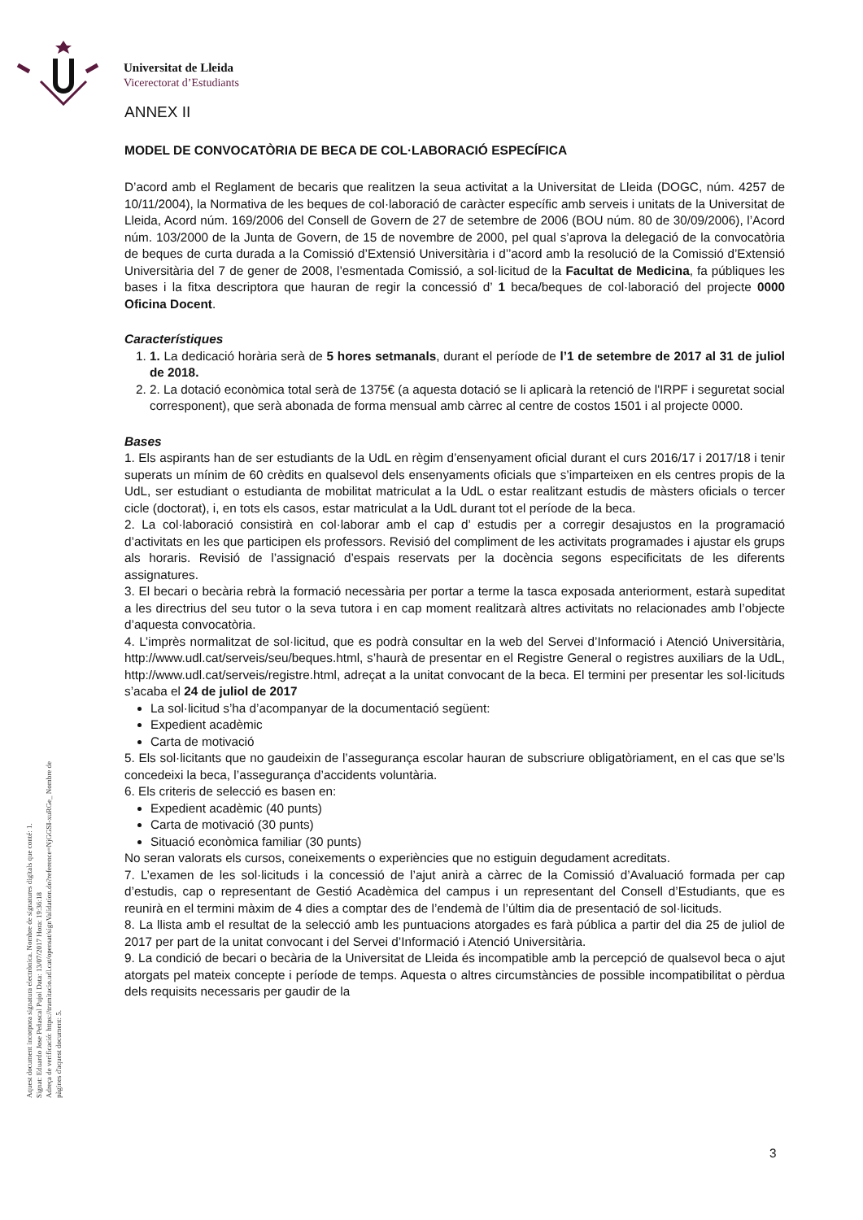Universitat de Lleida
Vicerectorat d’Estudiants
ANNEX II
MODEL DE CONVOCATÒRIA DE BECA DE COL·LABORACIÓ ESPECÍFICA
D’acord amb el Reglament de becaris que realitzen la seua activitat a la Universitat de Lleida (DOGC, núm. 4257 de 10/11/2004), la Normativa de les beques de col·laboració de caràcter específic amb serveis i unitats de la Universitat de Lleida, Acord núm. 169/2006 del Consell de Govern de 27 de setembre de 2006 (BOU núm. 80 de 30/09/2006), l’Acord núm. 103/2000 de la Junta de Govern, de 15 de novembre de 2000, pel qual s’aprova la delegació de la convocatòria de beques de curta durada a la Comissió d’Extensió Universitària i d’’acord amb la resolució de la Comissió d’Extensió Universitària del 7 de gener de 2008, l’esmentada Comissió, a sol·licitud de la Facultat de Medicina, fa públiques les bases i la fitxa descriptora que hauran de regir la concessió d’ 1 beca/beques de col·laboració del projecte 0000 Oficina Docent.
Característiques
1. 1. La dedicació horària serà de 5 hores setmanals, durant el període de l’1 de setembre de 2017 al 31 de juliol de 2018.
2. 2. La dotació econòmica total serà de 1375€ (a aquesta dotació se li aplicarà la retenció de l'IRPF i seguretat social corresponent), que serà abonada de forma mensual amb càrrec al centre de costos 1501 i al projecte 0000.
Bases
1. Els aspirants han de ser estudiants de la UdL en règim d’ensenyament oficial durant el curs 2016/17 i 2017/18 i tenir superats un mínim de 60 crèdits en qualsevol dels ensenyaments oficials que s’imparteixen en els centres propis de la UdL, ser estudiant o estudianta de mobilitat matriculat a la UdL o estar realitzant estudis de màsters oficials o tercer cicle (doctorat), i, en tots els casos, estar matriculat a la UdL durant tot el període de la beca.
2. La col·laboració consistirà en col·laborar amb el cap d’ estudis per a corregir desajustos en la programació d’activitats en les que participen els professors. Revisió del compliment de les activitats programades i ajustar els grups als horaris. Revisió de l’assignació d’espais reservats per la docència segons especificitats de les diferents assignatures.
3. El becari o becària rebrà la formació necessària per portar a terme la tasca exposada anteriorment, estarà supeditat a les directrius del seu tutor o la seva tutora i en cap moment realitzarà altres activitats no relacionades amb l’objecte d’aquesta convocatòria.
4. L’imprès normalitzat de sol·licitud, que es podrà consultar en la web del Servei d’Informació i Atenció Universitària, http://www.udl.cat/serveis/seu/beques.html, s’haurà de presentar en el Registre General o registres auxiliars de la UdL, http://www.udl.cat/serveis/registre.html, adreçat a la unitat convocant de la beca. El termini per presentar les sol·licituds s’acaba el 24 de juliol de 2017
La sol·licitud s’ha d’acompanyar de la documentació següent:
Expedient acadèmic
Carta de motivació
5. Els sol·licitants que no gaudeixin de l’assegurança escolar hauran de subscriure obligatòriament, en el cas que se’ls concedeixi la beca, l’assegurança d’accidents voluntària.
6. Els criteris de selecció es basen en:
Expedient acadèmic (40 punts)
Carta de motivació (30 punts)
Situació econòmica familiar (30 punts)
No seran valorats els cursos, coneixements o experiències que no estiguin degudament acreditats.
7. L’examen de les sol·licituds i la concessió de l’ajut anirà a càrrec de la Comissió d’Avaluació formada per cap d’estudis, cap o representant de Gestió Acadèmica del campus i un representant del Consell d’Estudiants, que es reunirà en el termini màxim de 4 dies a comptar des de l’endemà de l’últim dia de presentació de sol·licituds.
8. La llista amb el resultat de la selecció amb les puntuacions atorgades es farà pública a partir del dia 25 de juliol de 2017 per part de la unitat convocant i del Servei d’Informació i Atenció Universitària.
9. La condició de becari o becària de la Universitat de Lleida és incompatible amb la percepció de qualsevol beca o ajut atorgats pel mateix concepte i període de temps. Aquesta o altres circumstàncies de possible incompatibilitat o pèrdua dels requisits necessaris per gaudir de la
Aquest document incorpora signatura electrònica. Nombre de signatures digitals que conté: 1.
Signat: Eduardo Jose Peñascal Pujol Data: 13/07/2017 Hora: 19:36:18
Adreça de verificació: https://tramitacio.udl.cat/opensat/signValidation.do?reference=NjGGSI-xuRGe_ Nombre de pàgines d'aquest document: 5.
3